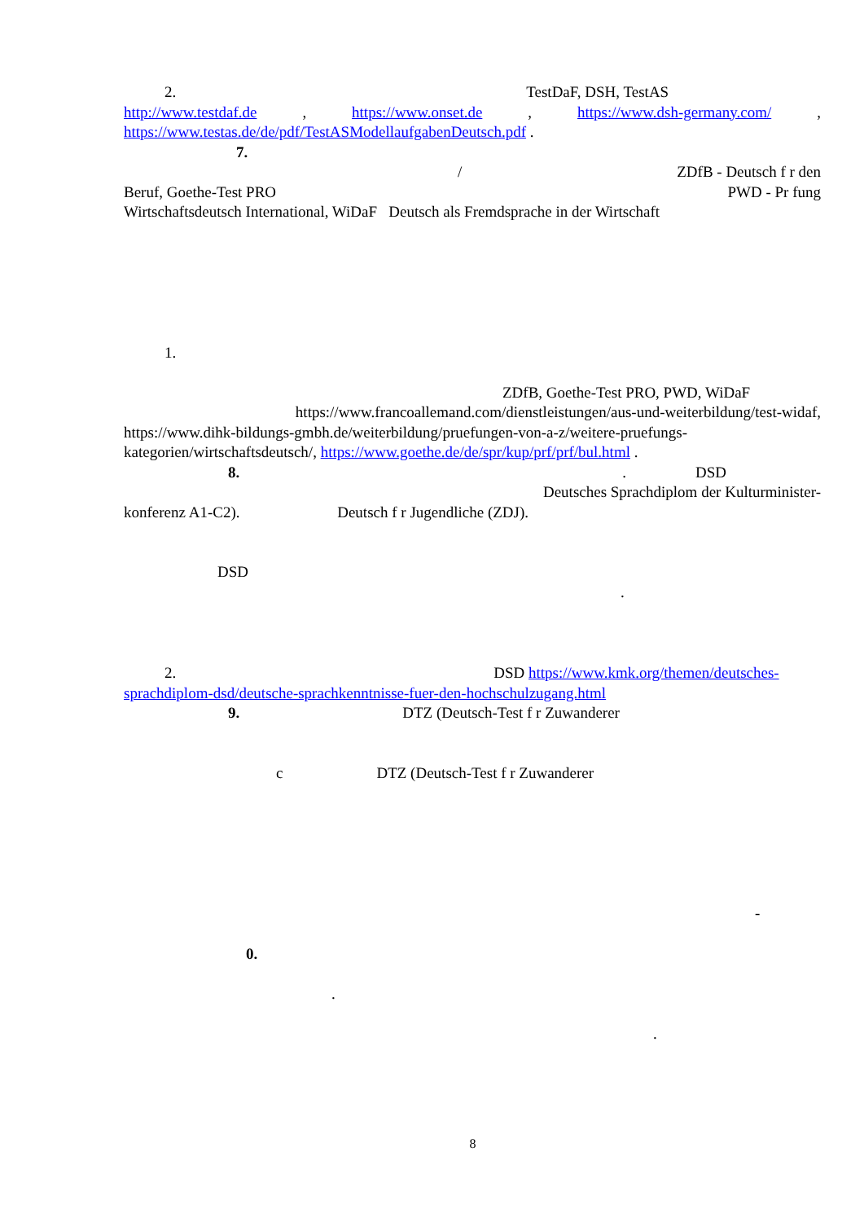2. TestDaF, DSH, TestAS
http://www.testdaf.de , https://www.onset.de , https://www.dsh-germany.com/ ,
https://www.testas.de/de/pdf/TestASModellaufgabenDeutsch.pdf .
7.
/ ZDfB - Deutsch f r den
Beruf, Goethe-Test PRO PWD - Pr fung
Wirtschaftsdeutsch International, WiDaF Deutsch als Fremdsprache in der Wirtschaft
1.
ZDfB, Goethe-Test PRO, PWD, WiDaF
https://www.francoallemand.com/dienstleistungen/aus-und-weiterbildung/test-widaf,
https://www.dihk-bildungs-gmbh.de/weiterbildung/pruefungen-von-a-z/weitere-pruefungs-kategorien/wirtschaftsdeutsch/, https://www.goethe.de/de/spr/kup/prf/prf/bul.html .
8.. DSD
Deutsches Sprachdiplom der Kulturminister-
konferenz A1-C2). Deutsch f r Jugendliche (ZDJ).
DSD
.
2. DSD https://www.kmk.org/themen/deutsches-sprachdiplom-dsd/deutsche-sprachkenntnisse-fuer-den-hochschulzugang.html
9. DTZ (Deutsch-Test f r Zuwanderer
c DTZ (Deutsch-Test f r Zuwanderer
-
0.
.
.
8